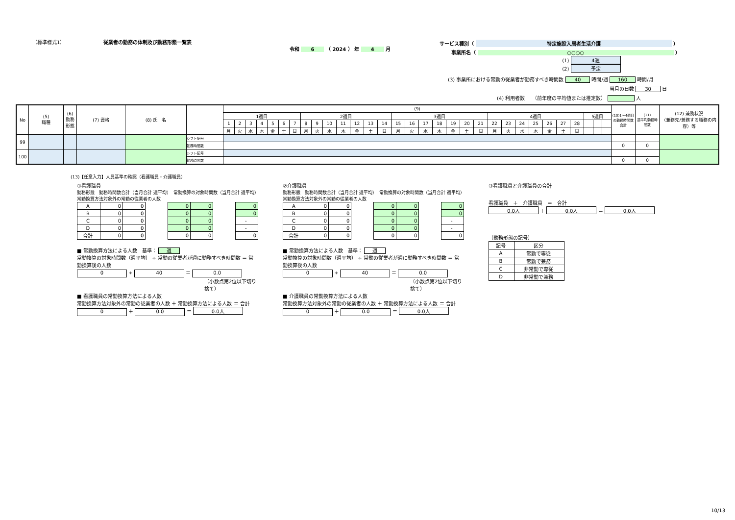（標準様式1） 従業者の勤務の体制及び勤務形態一覧表
令和 6 （ 2024 ） 年 4 月
サービス種別（ 特定施設入居者生活介護 ）
事業所名（ ○○○○ ）
(1) 4週
(2) 予定
(3) 事業所における常勤の従業者が勤務すべき時間数 40 時間/週 160 時間/月
当月の日数 30 日
(4) 利用者数　　（前年度の平均値または推定数） 人
| No | (5) 職種 | (6) 勤務 形態 | (7) 資格 | (8) 氏 名 | | (9) | | | | | | | | | | | | | | | | | | | | | | | | | | | | | | | (10)1～4週目の勤務時間数合計 | (11) 週平均勤務時間数 | (12) 兼務状況 （兼務先/兼務する職務の内容）等 |
| --- | --- | --- | --- | --- | --- | --- | --- | --- | --- | --- | --- | --- | --- | --- | --- | --- | --- | --- | --- | --- | --- | --- | --- | --- | --- | --- | --- | --- | --- | --- | --- | --- | --- | --- | --- | --- | --- | --- | --- |
| | | | | | | 1週目 | | | | | | | 2週目 | | | | | | | 3週目 | | | | | | | 4週目 | | | | | | | 5週目 | | | | | |
| | | | | | | 1 | 2 | 3 | 4 | 5 | 6 | 7 | 8 | 9 | 10 | 11 | 12 | 13 | 14 | 15 | 16 | 17 | 18 | 19 | 20 | 21 | 22 | 23 | 24 | 25 | 26 | 27 | 28 | | | | | | |
| | | | | | | 月 | 火 | 水 | 木 | 金 | 土 | 日 | 月 | 火 | 水 | 木 | 金 | 土 | 日 | 月 | 火 | 水 | 木 | 金 | 土 | 日 | 月 | 火 | 水 | 木 | 金 | 土 | 日 | | | | | | |
| 99 | | | | | シフト記号 | | | | | | | | | | | | | | | | | | | | | | | | | | | | | | | | | | |
| | | | | | 勤務時間数 | | | | | | | | | | | | | | | | | | | | | | | | | | | | | | | | 0 | 0 | |
| 100 | | | | | シフト記号 | | | | | | | | | | | | | | | | | | | | | | | | | | | | | | | | | | |
| | | | | | 勤務時間数 | | | | | | | | | | | | | | | | | | | | | | | | | | | | | | | | 0 | 0 | |
(13)【任意入力】人員基準の確認（看護職員・介護職員）
①看護職員
勤務形態　勤務時間数合計（当月合計 週平均）　常勤換算の対象時間数（当月合計 週平均）　常勤換算方法対象外の常勤の従業者の人数
| A | 0 | 0 | | 0 | 0 | | 0 |
| B | 0 | 0 | | 0 | 0 | | 0 |
| C | 0 | 0 | | 0 | 0 | | - |
| D | 0 | 0 | | 0 | 0 | | - |
| 合計 | 0 | 0 | | 0 | 0 | | 0 |
■ 常勤換算方法による人数　基準： 週
常勤換算の対象時間数（週平均） ÷ 常勤の従業者が週に勤務すべき時間数 ＝ 常勤換算後の人数
0 ÷ 40 ＝ 0.0
（小数点第2位以下切り捨て）
■ 看護職員の常勤換算方法による人数
常勤換算方法対象外の常勤の従業者の人数 ＋ 常勤換算方法による人数 ＝ 合計
0 ＋ 0.0 ＝ 0.0人
②介護職員
勤務形態　勤務時間数合計（当月合計 週平均）　常勤換算の対象時間数（当月合計 週平均）　常勤換算方法対象外の常勤の従業者の人数
| A | 0 | 0 | | 0 | 0 | | 0 |
| B | 0 | 0 | | 0 | 0 | | 0 |
| C | 0 | 0 | | 0 | 0 | | - |
| D | 0 | 0 | | 0 | 0 | | - |
| 合計 | 0 | 0 | | 0 | 0 | | 0 |
■ 常勤換算方法による人数　基準： 週
常勤換算の対象時間数（週平均） ÷ 常勤の従業者が週に勤務すべき時間数 ＝ 常勤換算後の人数
0 ÷ 40 ＝ 0.0
（小数点第2位以下切り捨て）
■ 介護職員の常勤換算方法による人数
常勤換算方法対象外の常勤の従業者の人数 ＋ 常勤換算方法による人数 ＝ 合計
0 ＋ 0.0 ＝ 0.0人
③看護職員と介護職員の合計
看護職員　＋　介護職員　＝　合計
0.0人 ＋ 0.0人 ＝ 0.0人
（勤務形態の記号）
| 記号 | 区分 |
| A | 常勤で専従 |
| B | 常勤で兼務 |
| C | 非常勤で専従 |
| D | 非常勤で兼務 |
10/13